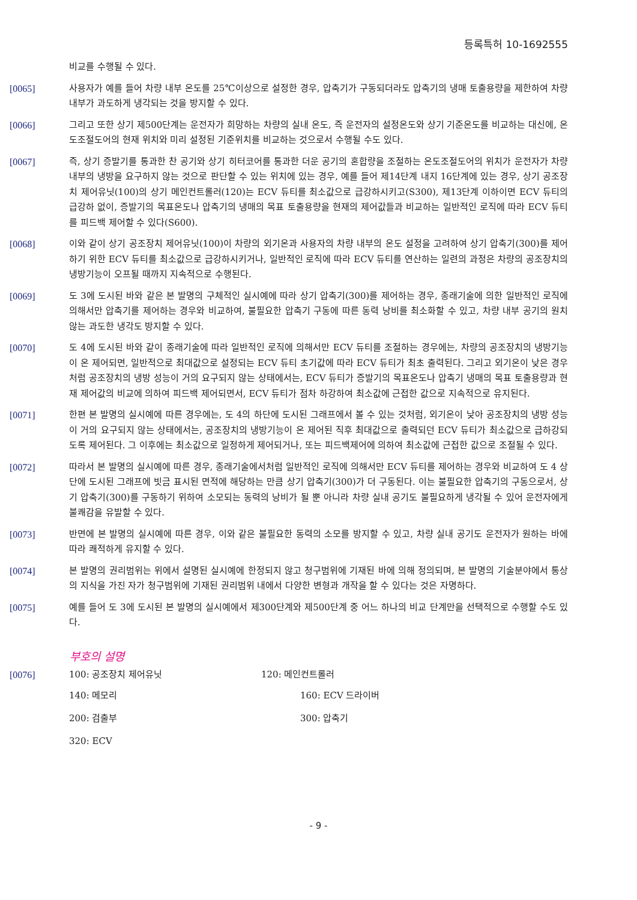등록특허 10-1692555
비교를 수행될 수 있다.
[0065] 사용자가 예를 들어 차량 내부 온도를 25℃이상으로 설정한 경우, 압축기가 구동되더라도 압축기의 냉매 토출용량을 제한하여 차량 내부가 과도하게 냉각되는 것을 방지할 수 있다.
[0066] 그리고 또한 상기 제500단계는 운전자가 희망하는 차량의 실내 온도, 즉 운전자의 설정온도와 상기 기준온도를 비교하는 대신에, 온도조절도어의 현재 위치와 미리 설정된 기준위치를 비교하는 것으로서 수행될 수도 있다.
[0067] 즉, 상기 증발기를 통과한 찬 공기와 상기 히터코어를 통과한 더운 공기의 혼합량을 조절하는 온도조절도어의 위치가 운전자가 차량 내부의 냉방을 요구하지 않는 것으로 판단할 수 있는 위치에 있는 경우, 예를 들어 제14단계 내지 16단계에 있는 경우, 상기 공조장치 제어유닛(100)의 상기 메인컨트롤러(120)는 ECV 듀티를 최소값으로 급강하시키고(S300), 제13단계 이하이면 ECV 듀티의 급강하 없이, 증발기의 목표온도나 압축기의 냉매의 목표 토출용량을 현재의 제어값들과 비교하는 일반적인 로직에 따라 ECV 듀티를 피드백 제어할 수 있다(S600).
[0068] 이와 같이 상기 공조장치 제어유닛(100)이 차량의 외기온과 사용자의 차량 내부의 온도 설정을 고려하여 상기 압축기(300)를 제어하기 위한 ECV 듀티를 최소값으로 급강하시키거나, 일반적인 로직에 따라 ECV 듀티를 연산하는 일련의 과정은 차량의 공조장치의 냉방기능이 오프될 때까지 지속적으로 수행된다.
[0069] 도 3에 도시된 바와 같은 본 발명의 구체적인 실시예에 따라 상기 압축기(300)를 제어하는 경우, 종래기술에 의한 일반적인 로직에 의해서만 압축기를 제어하는 경우와 비교하여, 불필요한 압축기 구동에 따른 동력 낭비를 최소화할 수 있고, 차량 내부 공기의 원치않는 과도한 냉각도 방지할 수 있다.
[0070] 도 4에 도시된 바와 같이 종래기술에 따라 일반적인 로직에 의해서만 ECV 듀티를 조절하는 경우에는, 차량의 공조장치의 냉방기능이 온 제어되면, 일반적으로 최대값으로 설정되는 ECV 듀티 초기값에 따라 ECV 듀티가 최초 출력된다. 그리고 외기온이 낮은 경우처럼 공조장치의 냉방 성능이 거의 요구되지 않는 상태에서는, ECV 듀티가 증발기의 목표온도나 압축기 냉매의 목표 토출용량과 현재 제어값의 비교에 의하여 피드백 제어되면서, ECV 듀티가 점차 하강하여 최소값에 근접한 값으로 지속적으로 유지된다.
[0071] 한편 본 발명의 실시예에 따른 경우에는, 도 4의 하단에 도시된 그래프에서 볼 수 있는 것처럼, 외기온이 낮아 공조장치의 냉방 성능이 거의 요구되지 않는 상태에서는, 공조장치의 냉방기능이 온 제어된 직후 최대값으로 출력되던 ECV 듀티가 최소값으로 급하강되도록 제어된다. 그 이후에는 최소값으로 일정하게 제어되거나, 또는 피드백제어에 의하여 최소값에 근접한 값으로 조절될 수 있다.
[0072] 따라서 본 발명의 실시예에 따른 경우, 종래기술에서처럼 일반적인 로직에 의해서만 ECV 듀티를 제어하는 경우와 비교하여 도 4 상단에 도시된 그래프에 빗금 표시된 면적에 해당하는 만큼 상기 압축기(300)가 더 구동된다. 이는 불필요한 압축기의 구동으로서, 상기 압축기(300)를 구동하기 위하여 소모되는 동력의 낭비가 될 뿐 아니라 차량 실내 공기도 불필요하게 냉각될 수 있어 운전자에게 불쾌감을 유발할 수 있다.
[0073] 반면에 본 발명의 실시예에 따른 경우, 이와 같은 불필요한 동력의 소모를 방지할 수 있고, 차량 실내 공기도 운전자가 원하는 바에 따라 쾌적하게 유지할 수 있다.
[0074] 본 발명의 권리범위는 위에서 설명된 실시예에 한정되지 않고 청구범위에 기재된 바에 의해 정의되며, 본 발명의 기술분야에서 통상의 지식을 가진 자가 청구범위에 기재된 권리범위 내에서 다양한 변형과 개작을 할 수 있다는 것은 자명하다.
[0075] 예를 들어 도 3에 도시된 본 발명의 실시예에서 제300단계와 제500단계 중 어느 하나의 비교 단계만을 선택적으로 수행할 수도 있다.
부호의 설명
[0076] 100: 공조장치 제어유닛 120: 메인컨트롤러
140: 메모리 160: ECV 드라이버
200: 검출부 300: 압축기
320: ECV
- 9 -